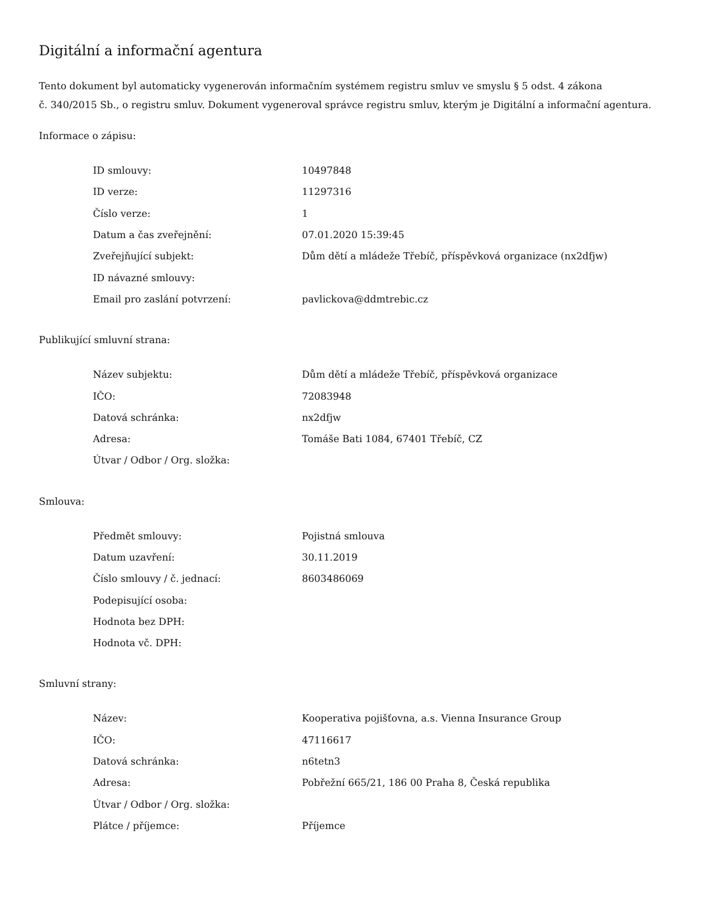Digitální a informační agentura
Tento dokument byl automaticky vygenerován informačním systémem registru smluv ve smyslu § 5 odst. 4 zákona
č. 340/2015 Sb., o registru smluv. Dokument vygeneroval správce registru smluv, kterým je Digitální a informační agentura.
Informace o zápisu:
| ID smlouvy: | 10497848 |
| ID verze: | 11297316 |
| Číslo verze: | 1 |
| Datum a čas zveřejnění: | 07.01.2020 15:39:45 |
| Zveřejňující subjekt: | Dům dětí a mládeže Třebíč, příspěvková organizace (nx2dfjw) |
| ID návazné smlouvy: | |
| Email pro zaslání potvrzení: | pavlickova@ddmtrebic.cz |
Publikující smluvní strana:
| Název subjektu: | Dům dětí a mládeže Třebíč, příspěvková organizace |
| IČO: | 72083948 |
| Datová schránka: | nx2dfjw |
| Adresa: | Tomáše Bati 1084, 67401 Třebíč, CZ |
| Útvar / Odbor / Org. složka: | |
Smlouva:
| Předmět smlouvy: | Pojistná smlouva |
| Datum uzavření: | 30.11.2019 |
| Číslo smlouvy / č. jednací: | 8603486069 |
| Podepisující osoba: | |
| Hodnota bez DPH: | |
| Hodnota vč. DPH: | |
Smluvní strany:
| Název: | Kooperativa pojišťovna, a.s. Vienna Insurance Group |
| IČO: | 47116617 |
| Datová schránka: | n6tetn3 |
| Adresa: | Pobřežní 665/21, 186 00 Praha 8, Česká republika |
| Útvar / Odbor / Org. složka: | |
| Plátce / příjemce: | Příjemce |